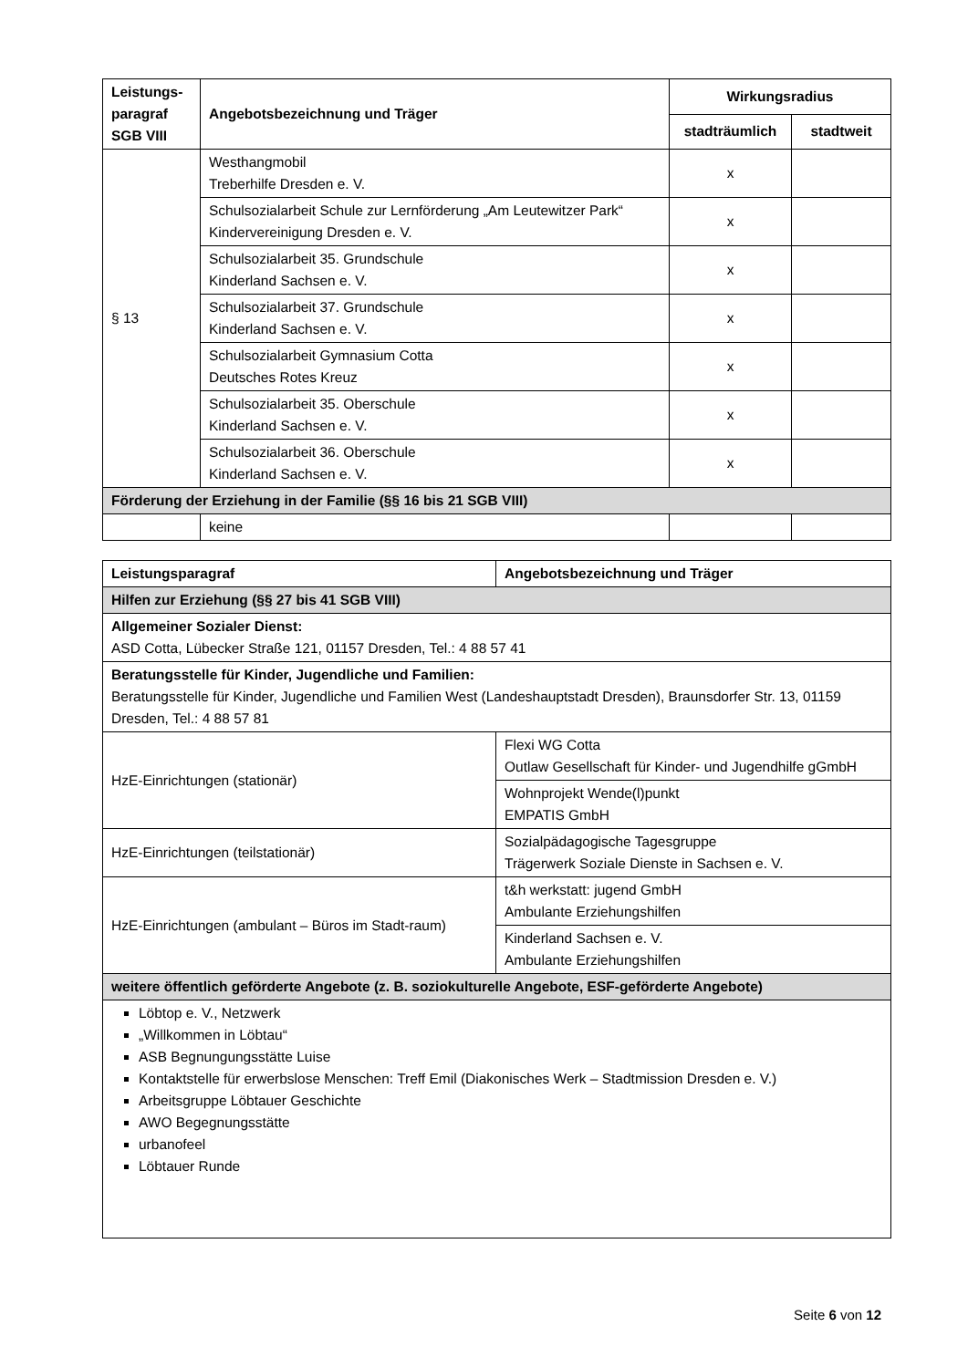| Leistungs- paragraf SGB VIII | Angebotsbezeichnung und Träger | Wirkungsradius | |
| --- | --- | --- | --- |
| | | stadträumlich | stadtweit |
| § 13 | Westhangmobil Treberhilfe Dresden e. V. | x | |
| | Schulsozialarbeit Schule zur Lernförderung „Am Leutewitzer Park“ Kindervereinigung Dresden e. V. | x | |
| | Schulsozialarbeit 35. Grundschule Kinderland Sachsen e. V. | x | |
| | Schulsozialarbeit 37. Grundschule Kinderland Sachsen e. V. | x | |
| | Schulsozialarbeit Gymnasium Cotta Deutsches Rotes Kreuz | x | |
| | Schulsozialarbeit 35. Oberschule Kinderland Sachsen e. V. | x | |
| | Schulsozialarbeit 36. Oberschule Kinderland Sachsen e. V. | x | |
| Förderung der Erziehung in der Familie (§§ 16 bis 21 SGB VIII) | | | |
| | keine | | |
| Leistungsparagraf | Angebotsbezeichnung und Träger |
| --- | --- |
| Hilfen zur Erziehung (§§ 27 bis 41 SGB VIII) | |
| Allgemeiner Sozialer Dienst: ASD Cotta, Lübecker Straße 121, 01157 Dresden, Tel.: 4 88 57 41 | |
| Beratungsstelle für Kinder, Jugendliche und Familien: Beratungsstelle für Kinder, Jugendliche und Familien West (Landeshauptstadt Dresden), Braunsdorfer Str. 13, 01159 Dresden, Tel.: 4 88 57 81 | |
| HzE-Einrichtungen (stationär) | Flexi WG Cotta Outlaw Gesellschaft für Kinder- und Jugendhilfe gGmbH |
| | Wohnprojekt Wende(l)punkt EMPATIS GmbH |
| HzE-Einrichtungen (teilstationär) | Sozialpädagogische Tagesgruppe Trägerwerk Soziale Dienste in Sachsen e. V. |
| HzE-Einrichtungen (ambulant – Büros im Stadt-raum) | t&h werkstatt: jugend GmbH Ambulante Erziehungshilfen |
| | Kinderland Sachsen e. V. Ambulante Erziehungshilfen |
| weitere öffentlich geförderte Angebote (z. B. soziokulturelle Angebote, ESF-geförderte Angebote) | |
| Löbtop e. V., Netzwerk „Willkommen in Löbtau“ ASB Begnungungsstätte Luise Kontaktstelle für erwerbslose Menschen: Treff Emil (Diakonisches Werk – Stadtmission Dresden e. V.) Arbeitsgruppe Löbtauer Geschichte AWO Begegnungsstätte urbanofeel Löbtauer Runde | |
Seite 6 von 12